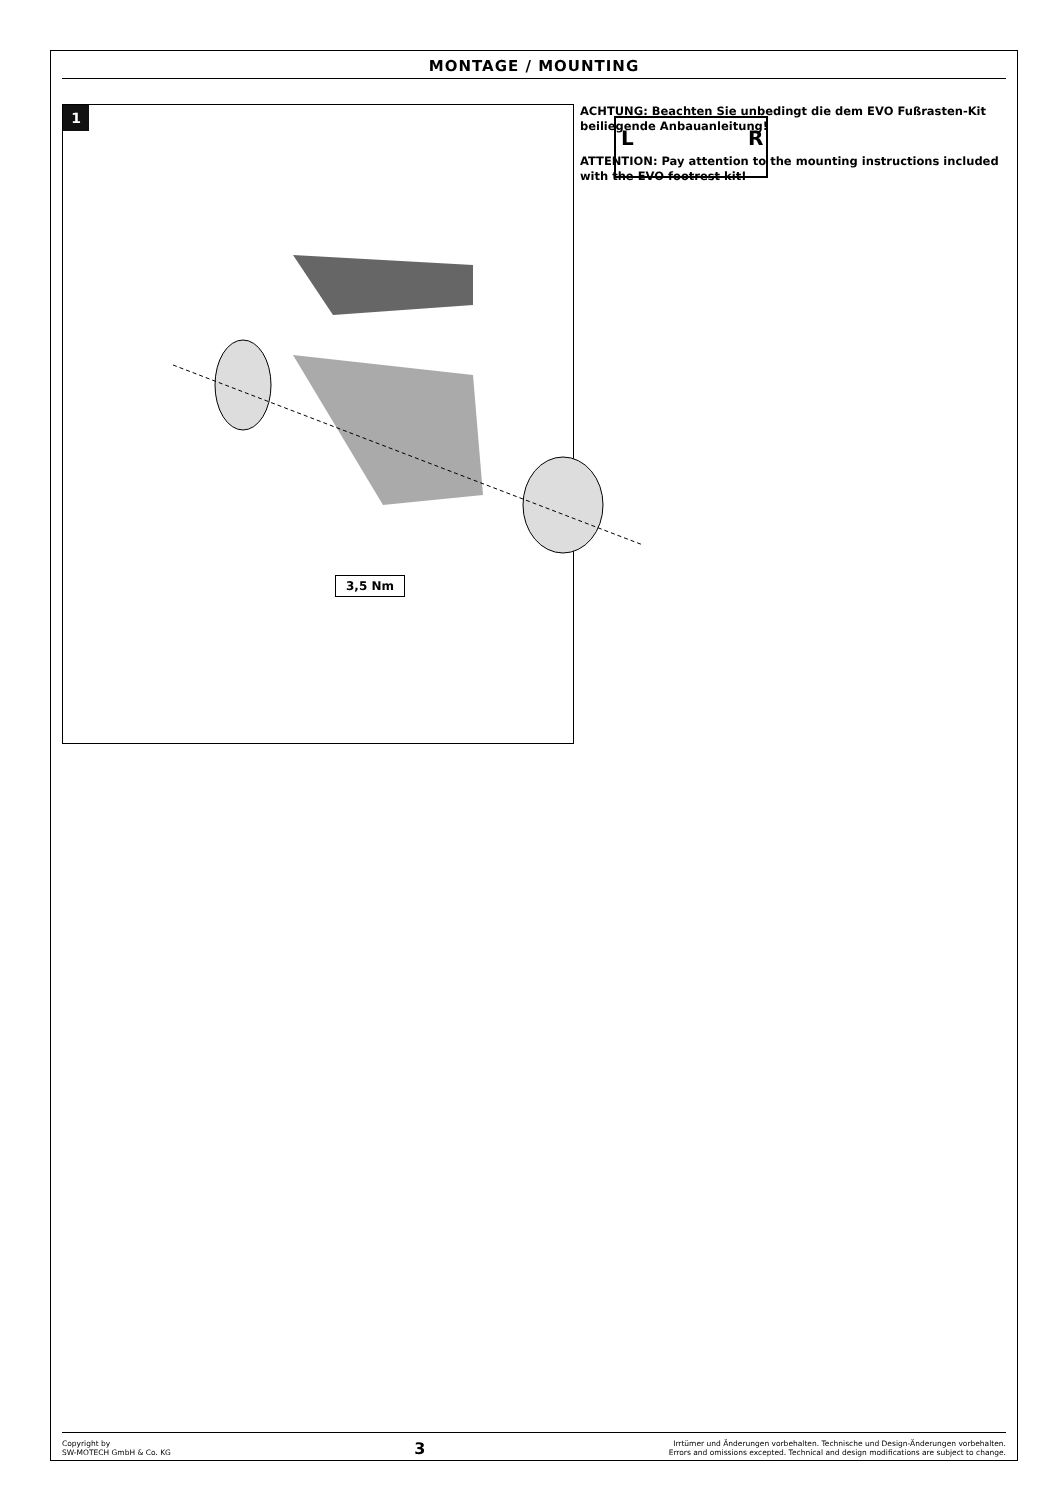MONTAGE / MOUNTING
1
L
R
3,5 Nm
ACHTUNG: Beachten Sie unbedingt die dem EVO Fußrasten-Kit beiliegende Anbauanleitung!
ATTENTION: Pay attention to the mounting instructions included with the EVO footrest kit!
Copyright by
SW-MOTECH GmbH & Co. KG
3
Irrtümer und Änderungen vorbehalten. Technische und Design-Änderungen vorbehalten.
Errors and omissions excepted. Technical and design modifications are subject to change.